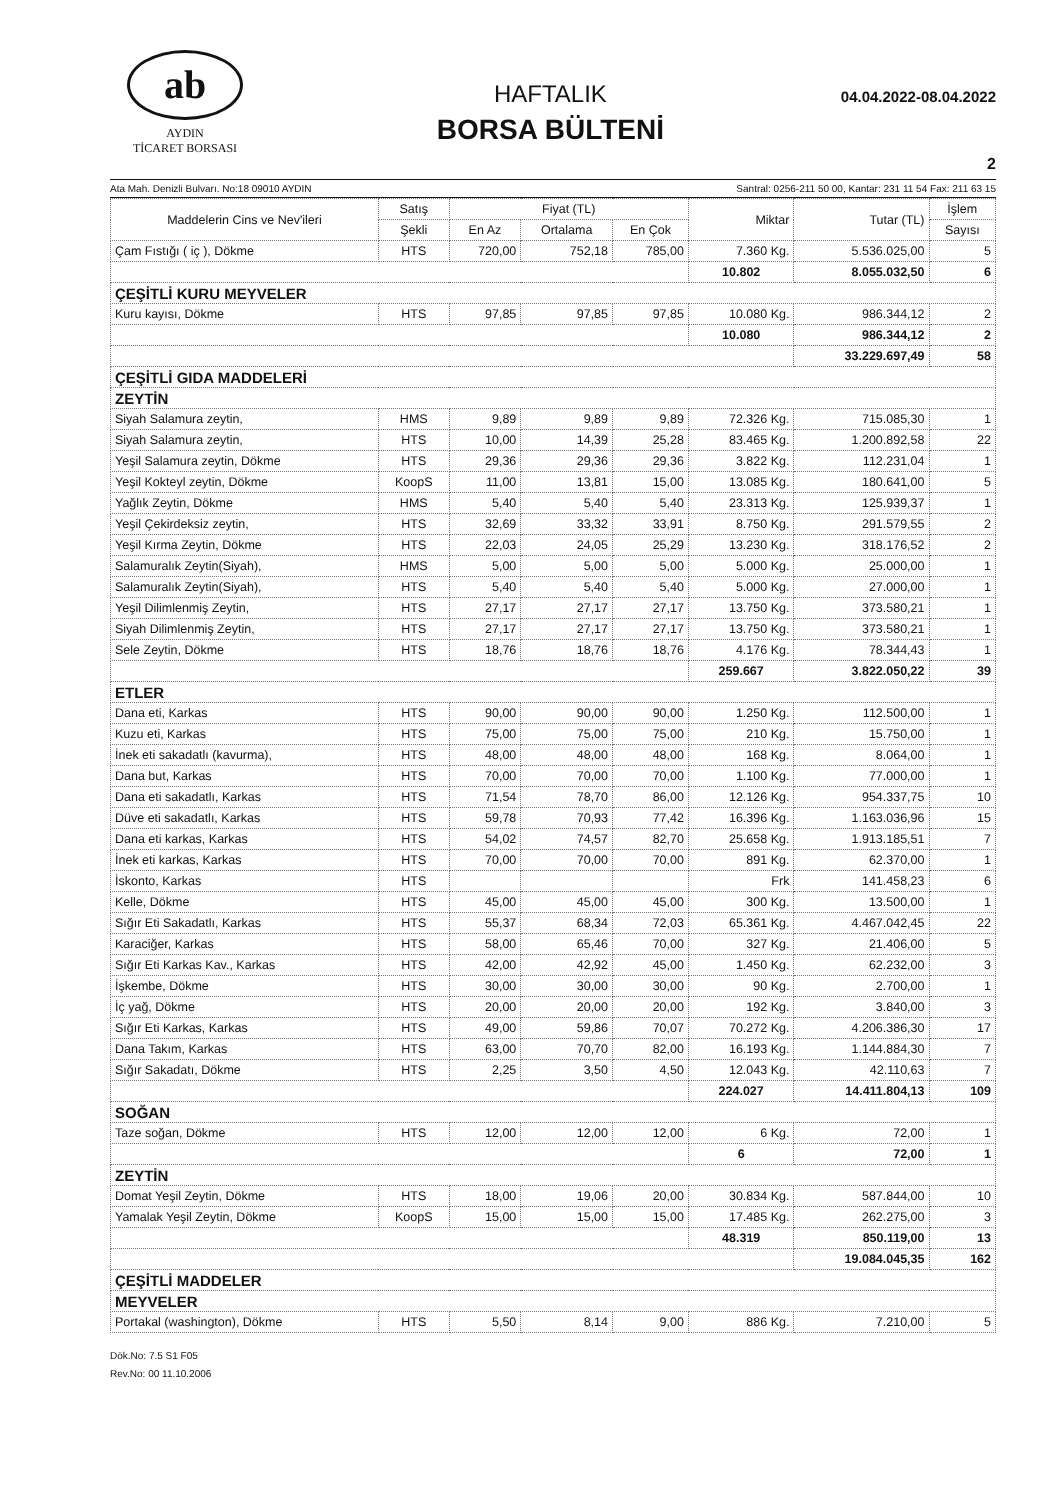ab
AYDIN
TİCARET BORSASI
HAFTALIK
BORSA BÜLTENİ
04.04.2022-08.04.2022
2
Ata Mah. Denizli Bulvarı. No:18 09010 AYDIN Santral: 0256-211 50 00, Kantar: 231 11 54 Fax: 211 63 15
| Maddelerin Cins ve Nev'ileri | Satış | Fiyat (TL) | | | Miktar | Tutar (TL) | İşlem |
| --- | --- | --- | --- | --- | --- | --- | --- |
| | Şekli | En Az | Ortalama | En Çok | | | Sayısı |
| Çam Fıstığı ( iç ), Dökme | HTS | 720,00 | 752,18 | 785,00 | 7.360 Kg. | 5.536.025,00 | 5 |
| | | | | | 10.802 | 8.055.032,50 | 6 |
| ÇEŞİTLİ KURU MEYVELER | | | | | | | |
| Kuru kayısı, Dökme | HTS | 97,85 | 97,85 | 97,85 | 10.080 Kg. | 986.344,12 | 2 |
| | | | | | 10.080 | 986.344,12 | 2 |
| | | | | | | 33.229.697,49 | 58 |
| ÇEŞİTLİ GIDA MADDELERİ | | | | | | | |
| ZEYTİN | | | | | | | |
| Siyah Salamura zeytin, | HMS | 9,89 | 9,89 | 9,89 | 72.326 Kg. | 715.085,30 | 1 |
| Siyah Salamura zeytin, | HTS | 10,00 | 14,39 | 25,28 | 83.465 Kg. | 1.200.892,58 | 22 |
| Yeşil Salamura zeytin, Dökme | HTS | 29,36 | 29,36 | 29,36 | 3.822 Kg. | 112.231,04 | 1 |
| Yeşil Kokteyl zeytin, Dökme | KoopS | 11,00 | 13,81 | 15,00 | 13.085 Kg. | 180.641,00 | 5 |
| Yağlık Zeytin, Dökme | HMS | 5,40 | 5,40 | 5,40 | 23.313 Kg. | 125.939,37 | 1 |
| Yeşil Çekirdeksiz zeytin, | HTS | 32,69 | 33,32 | 33,91 | 8.750 Kg. | 291.579,55 | 2 |
| Yeşil Kırma Zeytin, Dökme | HTS | 22,03 | 24,05 | 25,29 | 13.230 Kg. | 318.176,52 | 2 |
| Salamuralık Zeytin(Siyah), | HMS | 5,00 | 5,00 | 5,00 | 5.000 Kg. | 25.000,00 | 1 |
| Salamuralık Zeytin(Siyah), | HTS | 5,40 | 5,40 | 5,40 | 5.000 Kg. | 27.000,00 | 1 |
| Yeşil Dilimlenmiş Zeytin, | HTS | 27,17 | 27,17 | 27,17 | 13.750 Kg. | 373.580,21 | 1 |
| Siyah Dilimlenmiş Zeytin, | HTS | 27,17 | 27,17 | 27,17 | 13.750 Kg. | 373.580,21 | 1 |
| Sele Zeytin, Dökme | HTS | 18,76 | 18,76 | 18,76 | 4.176 Kg. | 78.344,43 | 1 |
| | | | | | 259.667 | 3.822.050,22 | 39 |
| ETLER | | | | | | | |
| Dana eti, Karkas | HTS | 90,00 | 90,00 | 90,00 | 1.250 Kg. | 112.500,00 | 1 |
| Kuzu eti, Karkas | HTS | 75,00 | 75,00 | 75,00 | 210 Kg. | 15.750,00 | 1 |
| İnek eti sakadatlı (kavurma), | HTS | 48,00 | 48,00 | 48,00 | 168 Kg. | 8.064,00 | 1 |
| Dana but, Karkas | HTS | 70,00 | 70,00 | 70,00 | 1.100 Kg. | 77.000,00 | 1 |
| Dana eti sakadatlı, Karkas | HTS | 71,54 | 78,70 | 86,00 | 12.126 Kg. | 954.337,75 | 10 |
| Düve eti sakadatlı, Karkas | HTS | 59,78 | 70,93 | 77,42 | 16.396 Kg. | 1.163.036,96 | 15 |
| Dana eti karkas, Karkas | HTS | 54,02 | 74,57 | 82,70 | 25.658 Kg. | 1.913.185,51 | 7 |
| İnek eti karkas, Karkas | HTS | 70,00 | 70,00 | 70,00 | 891 Kg. | 62.370,00 | 1 |
| İskonto, Karkas | HTS | | | | Frk | 141.458,23 | 6 |
| Kelle, Dökme | HTS | 45,00 | 45,00 | 45,00 | 300 Kg. | 13.500,00 | 1 |
| Sığır Eti Sakadatlı, Karkas | HTS | 55,37 | 68,34 | 72,03 | 65.361 Kg. | 4.467.042,45 | 22 |
| Karaciğer, Karkas | HTS | 58,00 | 65,46 | 70,00 | 327 Kg. | 21.406,00 | 5 |
| Sığır Eti Karkas Kav., Karkas | HTS | 42,00 | 42,92 | 45,00 | 1.450 Kg. | 62.232,00 | 3 |
| İşkembe, Dökme | HTS | 30,00 | 30,00 | 30,00 | 90 Kg. | 2.700,00 | 1 |
| İç yağ, Dökme | HTS | 20,00 | 20,00 | 20,00 | 192 Kg. | 3.840,00 | 3 |
| Sığır Eti Karkas, Karkas | HTS | 49,00 | 59,86 | 70,07 | 70.272 Kg. | 4.206.386,30 | 17 |
| Dana Takım, Karkas | HTS | 63,00 | 70,70 | 82,00 | 16.193 Kg. | 1.144.884,30 | 7 |
| Sığır Sakadatı, Dökme | HTS | 2,25 | 3,50 | 4,50 | 12.043 Kg. | 42.110,63 | 7 |
| | | | | | 224.027 | 14.411.804,13 | 109 |
| SOĞAN | | | | | | | |
| Taze soğan, Dökme | HTS | 12,00 | 12,00 | 12,00 | 6 Kg. | 72,00 | 1 |
| | | | | | 6 | 72,00 | 1 |
| ZEYTİN | | | | | | | |
| Domat Yeşil Zeytin, Dökme | HTS | 18,00 | 19,06 | 20,00 | 30.834 Kg. | 587.844,00 | 10 |
| Yamalak Yeşil Zeytin, Dökme | KoopS | 15,00 | 15,00 | 15,00 | 17.485 Kg. | 262.275,00 | 3 |
| | | | | | 48.319 | 850.119,00 | 13 |
| | | | | | | 19.084.045,35 | 162 |
| ÇEŞİTLİ MADDELER | | | | | | | |
| MEYVELER | | | | | | | |
| Portakal (washington), Dökme | HTS | 5,50 | 8,14 | 9,00 | 886 Kg. | 7.210,00 | 5 |
Dök.No: 7.5 S1 F05
Rev.No: 00 11.10.2006